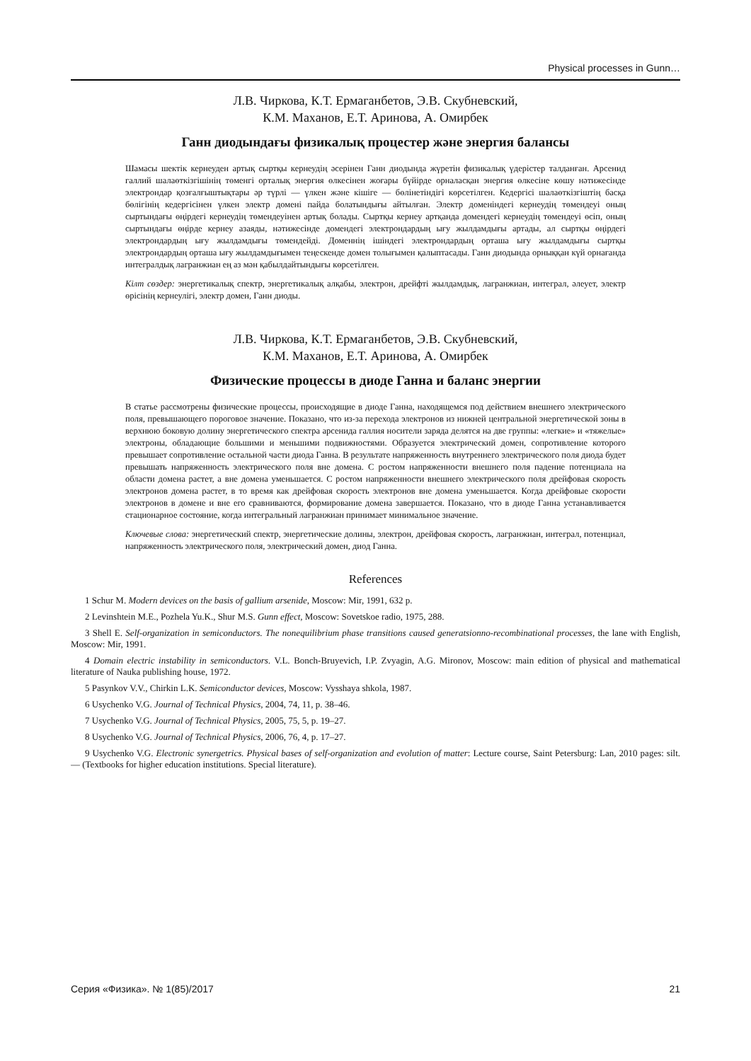Physical processes in Gunn…
Л.В. Чиркова, К.Т. Ермаганбетов, Э.В. Скубневский,
К.М. Маханов, Е.Т. Аринова, А. Омирбек
Ганн диодындағы физикалық процестер және энергия балансы
Шамасы шектік кернеуден артық сыртқы кернеудің әсерінен Ганн диодында жүретін физикалық үдерістер талданған. Арсенид галлий шалаөткізгішінің төменгі орталық энергия өлкесінен жоғары бүйірде орналасқан энергия өлкесіне көшу нәтижесінде электрондар қозғалғыштықтары әр түрлі — үлкен және кішіге — бөлінетіндігі көрсетілген. Кедергісі шалаөткізгіштің басқа бөлігінің кедергісінен үлкен электр домені пайда болатындығы айтылған. Электр доменіндегі кернеудің төмендеуі оның сыртындағы өңірдегі кернеудің төмендеуінен артық болады. Сыртқы кернеу артқанда домендегі кернеудің төмендеуі өсіп, оның сыртындағы өңірде кернеу азаяды, нәтижесінде домендегі электрондардың ығу жылдамдығы артады, ал сыртқы өңірдегі электрондардың ығу жылдамдығы төмендейді. Доменнің ішіндегі электрондардың орташа ығу жылдамдығы сыртқы электрондардың орташа ығу жылдамдығымен теңескенде домен толығымен қалыптасады. Ганн диодында орныққан күй орнағанда интегралдық лагранжиан ең аз мән қабылдайтындығы көрсетілген.
Кілт сөздер: энергетикалық спектр, энергетикалық алқабы, электрон, дрейфті жылдамдық, лагранжиан, интеграл, әлеует, электр өрісінің кернеулігі, электр домен, Ганн диоды.
Л.В. Чиркова, К.Т. Ермаганбетов, Э.В. Скубневский,
К.М. Маханов, Е.Т. Аринова, А. Омирбек
Физические процессы в диоде Ганна и баланс энергии
В статье рассмотрены физические процессы, происходящие в диоде Ганна, находящемся под действием внешнего электрического поля, превышающего пороговое значение. Показано, что из-за перехода электронов из нижней центральной энергетической зоны в верхнюю боковую долину энергетического спектра арсенида галлия носители заряда делятся на две группы: «легкие» и «тяжелые» электроны, обладающие большими и меньшими подвижностями. Образуется электрический домен, сопротивление которого превышает сопротивление остальной части диода Ганна. В результате напряженность внутреннего электрического поля диода будет превышать напряженность электрического поля вне домена. С ростом напряженности внешнего поля падение потенциала на области домена растет, а вне домена уменьшается. С ростом напряженности внешнего электрического поля дрейфовая скорость электронов домена растет, в то время как дрейфовая скорость электронов вне домена уменьшается. Когда дрейфовые скорости электронов в домене и вне его сравниваются, формирование домена завершается. Показано, что в диоде Ганна устанавливается стационарное состояние, когда интегральный лагранжиан принимает минимальное значение.
Ключевые слова: энергетический спектр, энергетические долины, электрон, дрейфовая скорость, лагранжиан, интеграл, потенциал, напряженность электрического поля, электрический домен, диод Ганна.
References
1 Schur M. Modern devices on the basis of gallium arsenide, Moscow: Mir, 1991, 632 p.
2 Levinshtein M.E., Pozhela Yu.K., Shur M.S. Gunn effect, Moscow: Sovetskoe radio, 1975, 288.
3 Shell E. Self-organization in semiconductors. The nonequilibrium phase transitions caused generatsionno-recombinational processes, the lane with English, Moscow: Mir, 1991.
4 Domain electric instability in semiconductors. V.L. Bonch-Bruyevich, I.P. Zvyagin, A.G. Mironov, Moscow: main edition of physical and mathematical literature of Nauka publishing house, 1972.
5 Pasynkov V.V., Chirkin L.K. Semiconductor devices, Moscow: Vysshaya shkola, 1987.
6 Usychenko V.G. Journal of Technical Physics, 2004, 74, 11, p. 38–46.
7 Usychenko V.G. Journal of Technical Physics, 2005, 75, 5, p. 19–27.
8 Usychenko V.G. Journal of Technical Physics, 2006, 76, 4, p. 17–27.
9 Usychenko V.G. Electronic synergetrics. Physical bases of self-organization and evolution of matter: Lecture course, Saint Petersburg: Lan, 2010 pages: silt. — (Textbooks for higher education institutions. Special literature).
Серия «Физика». № 1(85)/2017 21